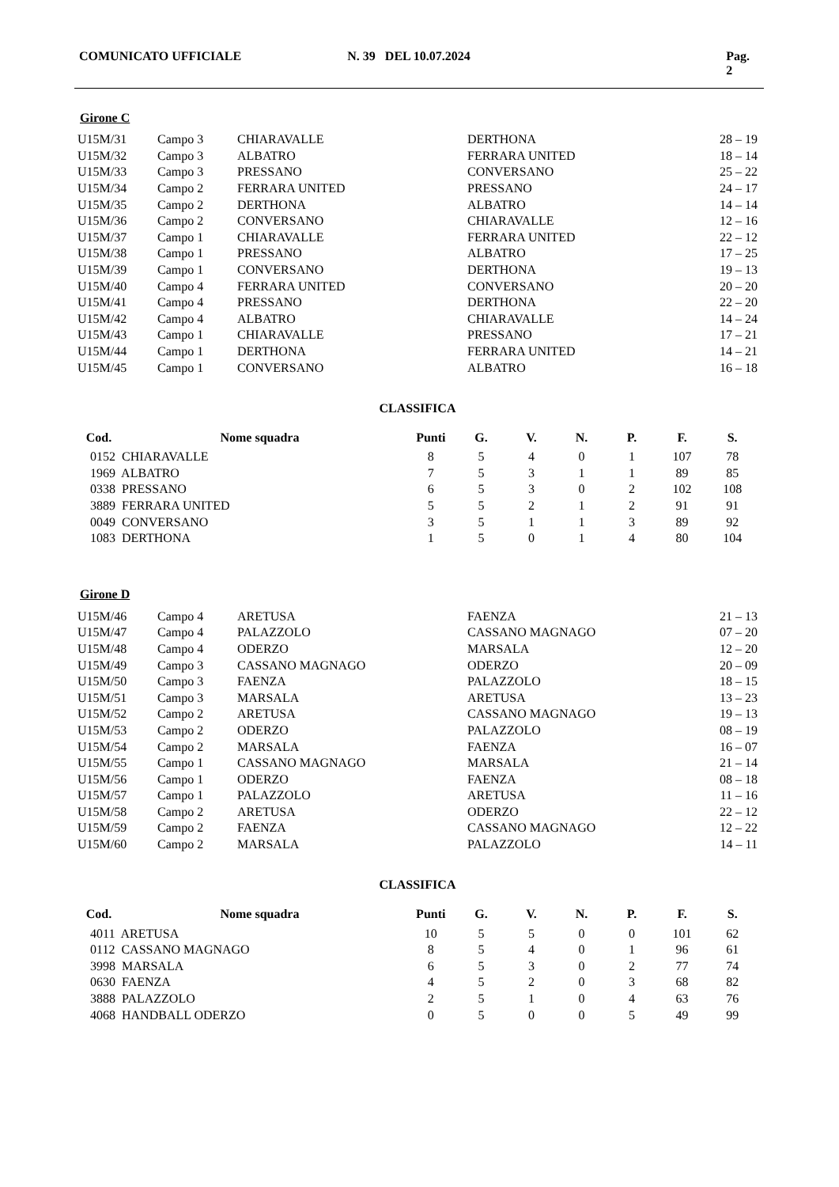COMUNICATO UFFICIALE N. 39 DEL 10.07.2024 Pag. 2
Girone C
| U15M/31 | Campo 3 | CHIARAVALLE | DERTHONA | 28 – 19 |
| U15M/32 | Campo 3 | ALBATRO | FERRARA UNITED | 18 – 14 |
| U15M/33 | Campo 3 | PRESSANO | CONVERSANO | 25 – 22 |
| U15M/34 | Campo 2 | FERRARA UNITED | PRESSANO | 24 – 17 |
| U15M/35 | Campo 2 | DERTHONA | ALBATRO | 14 – 14 |
| U15M/36 | Campo 2 | CONVERSANO | CHIARAVALLE | 12 – 16 |
| U15M/37 | Campo 1 | CHIARAVALLE | FERRARA UNITED | 22 – 12 |
| U15M/38 | Campo 1 | PRESSANO | ALBATRO | 17 – 25 |
| U15M/39 | Campo 1 | CONVERSANO | DERTHONA | 19 – 13 |
| U15M/40 | Campo 4 | FERRARA UNITED | CONVERSANO | 20 – 20 |
| U15M/41 | Campo 4 | PRESSANO | DERTHONA | 22 – 20 |
| U15M/42 | Campo 4 | ALBATRO | CHIARAVALLE | 14 – 24 |
| U15M/43 | Campo 1 | CHIARAVALLE | PRESSANO | 17 – 21 |
| U15M/44 | Campo 1 | DERTHONA | FERRARA UNITED | 14 – 21 |
| U15M/45 | Campo 1 | CONVERSANO | ALBATRO | 16 – 18 |
CLASSIFICA
| Cod. | Nome squadra | Punti | G. | V. | N. | P. | F. | S. |
| --- | --- | --- | --- | --- | --- | --- | --- | --- |
| 0152 CHIARAVALLE | | 8 | 5 | 4 | 0 | 1 | 107 | 78 |
| 1969 ALBATRO | | 7 | 5 | 3 | 1 | 1 | 89 | 85 |
| 0338 PRESSANO | | 6 | 5 | 3 | 0 | 2 | 102 | 108 |
| 3889 FERRARA UNITED | | 5 | 5 | 2 | 1 | 2 | 91 | 91 |
| 0049 CONVERSANO | | 3 | 5 | 1 | 1 | 3 | 89 | 92 |
| 1083 DERTHONA | | 1 | 5 | 0 | 1 | 4 | 80 | 104 |
Girone D
| U15M/46 | Campo 4 | ARETUSA | FAENZA | 21 – 13 |
| U15M/47 | Campo 4 | PALAZZOLO | CASSANO MAGNAGO | 07 – 20 |
| U15M/48 | Campo 4 | ODERZO | MARSALA | 12 – 20 |
| U15M/49 | Campo 3 | CASSANO MAGNAGO | ODERZO | 20 – 09 |
| U15M/50 | Campo 3 | FAENZA | PALAZZOLO | 18 – 15 |
| U15M/51 | Campo 3 | MARSALA | ARETUSA | 13 – 23 |
| U15M/52 | Campo 2 | ARETUSA | CASSANO MAGNAGO | 19 – 13 |
| U15M/53 | Campo 2 | ODERZO | PALAZZOLO | 08 – 19 |
| U15M/54 | Campo 2 | MARSALA | FAENZA | 16 – 07 |
| U15M/55 | Campo 1 | CASSANO MAGNAGO | MARSALA | 21 – 14 |
| U15M/56 | Campo 1 | ODERZO | FAENZA | 08 – 18 |
| U15M/57 | Campo 1 | PALAZZOLO | ARETUSA | 11 – 16 |
| U15M/58 | Campo 2 | ARETUSA | ODERZO | 22 – 12 |
| U15M/59 | Campo 2 | FAENZA | CASSANO MAGNAGO | 12 – 22 |
| U15M/60 | Campo 2 | MARSALA | PALAZZOLO | 14 – 11 |
CLASSIFICA
| Cod. | Nome squadra | Punti | G. | V. | N. | P. | F. | S. |
| --- | --- | --- | --- | --- | --- | --- | --- | --- |
| 4011 ARETUSA | | 10 | 5 | 5 | 0 | 0 | 101 | 62 |
| 0112 CASSANO MAGNAGO | | 8 | 5 | 4 | 0 | 1 | 96 | 61 |
| 3998 MARSALA | | 6 | 5 | 3 | 0 | 2 | 77 | 74 |
| 0630 FAENZA | | 4 | 5 | 2 | 0 | 3 | 68 | 82 |
| 3888 PALAZZOLO | | 2 | 5 | 1 | 0 | 4 | 63 | 76 |
| 4068 HANDBALL ODERZO | | 0 | 5 | 0 | 0 | 5 | 49 | 99 |